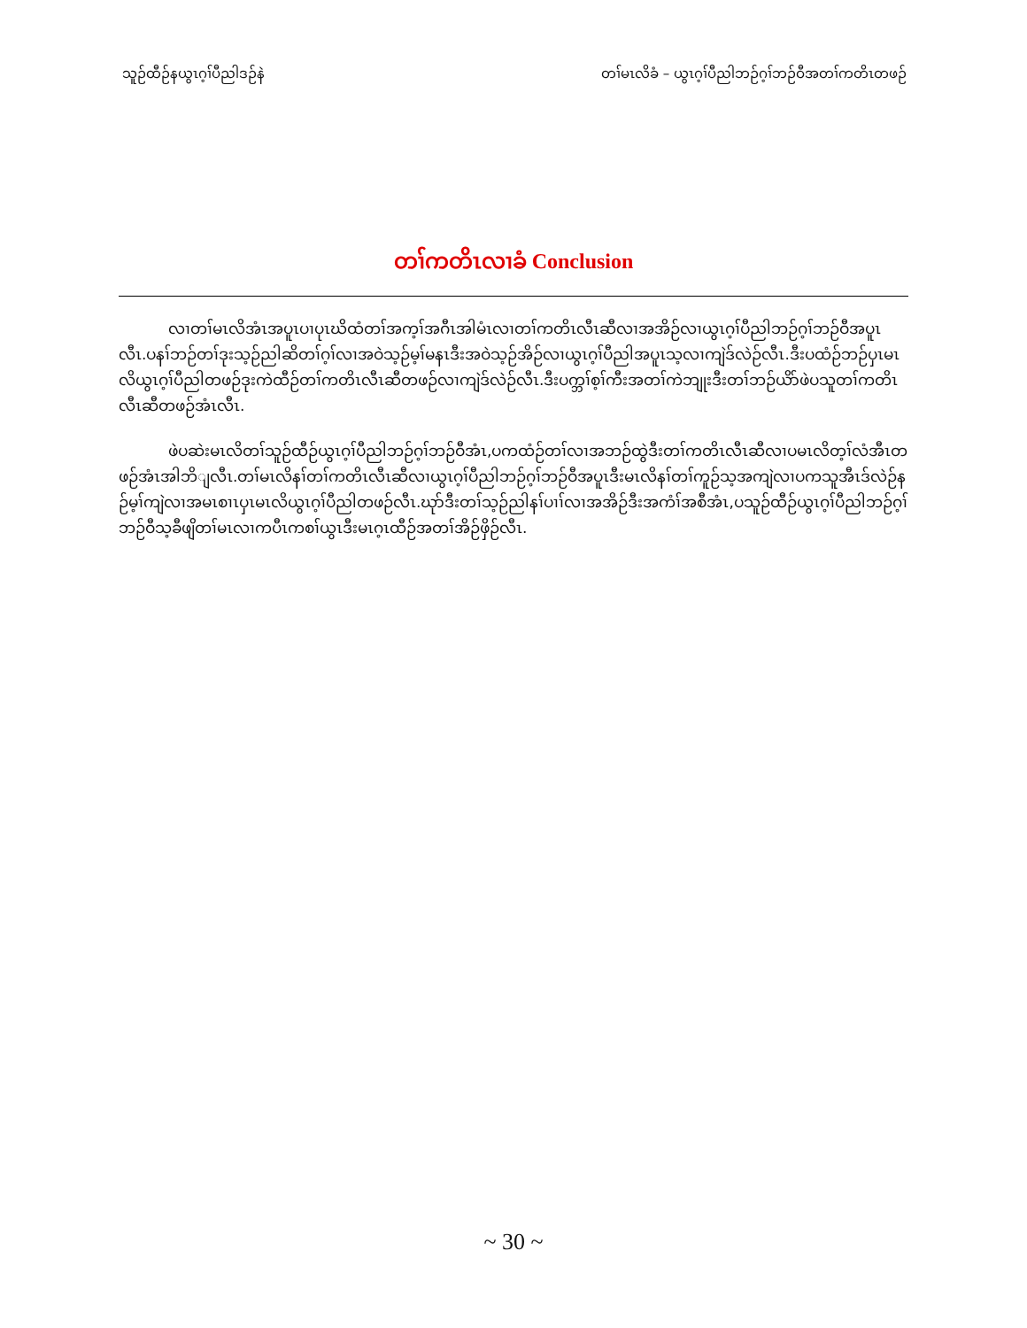သူဉ်ထီဉ်နယွၤဂ့ၢ်ပီညါဒဉ်နဲ တၢ်မၤလိခံ – ယွၤဂ့ၢ်ပီညါဘဉ်ဂ့ၢ်ဘဉ်ဝီအတၢ်ကတိၤတဖဉ်
တၢ်ကတိၤလၢခံ Conclusion
လၢတၢ်မၤလိအံၤအပူၤပၢပုၤဃိထံတၢ်အက့ၢ်အဂီၤအါမံၤလၢတၢ်ကတိၤလီၤဆီလၢအအိဉ်လၢယွၤဂ့ၢ်ပီညါဘဉ်ဂ့ၢ်ဘဉ်ဝီအပူၤလီၤ.ပနၢ်ဘဉ်တၢ်ဒုးသ့ဉ်ညါဆိတၢ်ဂ့ၢ်လၢအဝဲသ့ဉ်မ့ၢ်မနၤဒီးအဝဲသ့ဉ်အိဉ်လၢယွၤဂ့ၢ်ပီညါအပူၤသ့လၢကျဲဒ်လဲဉ်လီၤ.ဒီးပထံဉ်ဘဉ်ပှၤမၤလိယွၤဂ့ၢ်ပီညါတဖဉ်ဒုးကဲထီဉ်တၢ်ကတိၤလီၤဆီတဖဉ်လၢကျဲဒ်လဲဉ်လီၤ.ဒီးပက္ဘၢ်စ့ၢ်ကီးအတၢ်ကဲဘျုးဒီးတၢ်ဘဉ်ယိာ်ဖဲပသူတၢ်ကတိၤလီၤဆီတဖဉ်အံၤလီၤ.
ဖဲပဆဲးမၤလိတၢ်သူဉ်ထီဉ်ယွၤဂ့ၢ်ပီညါဘဉ်ဂ့ၢ်ဘဉ်ဝီအံၤ,ပကထံဉ်တၢ်လၢအဘဉ်ထွဲဒီးတၢ်ကတိၤလီၤဆီလၢပမၤလိတ့ၢ်လံအီၤတဖဉ်အံၤအါဘိျလီၤ.တၢ်မၤလိနၢ်တၢ်ကတိၤလီၤဆီလၢယွၤဂ့ၢ်ပီညါဘဉ်ဂ့ၢ်ဘဉ်ဝီအပူၤဒီးမၤလိနၢ်တၢ်ကူဉ်သ့အကျဲလၢပကသူအီၤဒ်လဲဉ်နဉ်မ့ၢ်ကျဲလၢအမၤစၢၤပှၤမၤလိယွၤဂ့ၢ်ပီညါတဖဉ်လီၤ.ဃုာ်ဒီးတၢ်သ့ဉ်ညါနၢ်ပၢၢ်လၢအအိဉ်ဒီးအကံၢ်အစီအံၤ,ပသူဉ်ထီဉ်ယွၤဂ့ၢ်ပီညါဘဉ်ဂ့ၢ်ဘဉ်ဝီသ့ခီဖျိတၢ်မၤလၢကပီၤကစၢ်ယွၤဒီးမၤဂ့ၤထီဉ်အတၢ်အိဉ်ဖှိဉ်လီၤ.
~ 30 ~